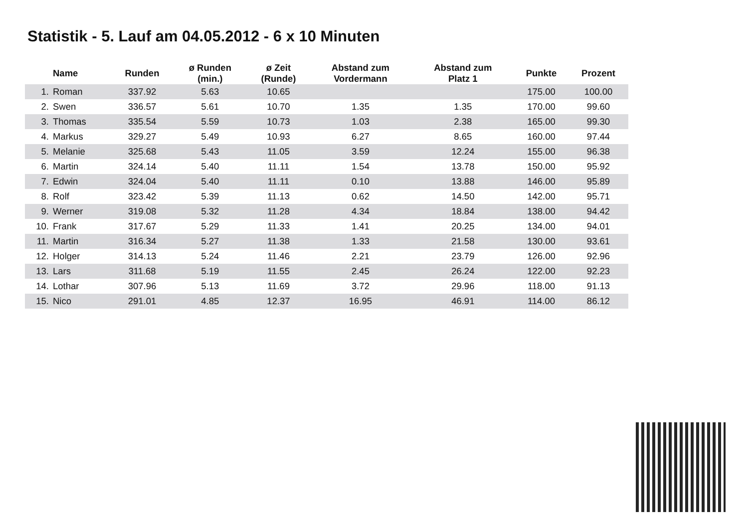Statistik - 5. Lauf am 04.05.2012 - 6 x 10 Minuten
| | Name | Runden | ø Runden (min.) | ø Zeit (Runde) | Abstand zum Vordermann | Abstand zum Platz 1 | Punkte | Prozent |
| --- | --- | --- | --- | --- | --- | --- | --- | --- |
| 1. | Roman | 337.92 | 5.63 | 10.65 | | | 175.00 | 100.00 |
| 2. | Swen | 336.57 | 5.61 | 10.70 | 1.35 | 1.35 | 170.00 | 99.60 |
| 3. | Thomas | 335.54 | 5.59 | 10.73 | 1.03 | 2.38 | 165.00 | 99.30 |
| 4. | Markus | 329.27 | 5.49 | 10.93 | 6.27 | 8.65 | 160.00 | 97.44 |
| 5. | Melanie | 325.68 | 5.43 | 11.05 | 3.59 | 12.24 | 155.00 | 96.38 |
| 6. | Martin | 324.14 | 5.40 | 11.11 | 1.54 | 13.78 | 150.00 | 95.92 |
| 7. | Edwin | 324.04 | 5.40 | 11.11 | 0.10 | 13.88 | 146.00 | 95.89 |
| 8. | Rolf | 323.42 | 5.39 | 11.13 | 0.62 | 14.50 | 142.00 | 95.71 |
| 9. | Werner | 319.08 | 5.32 | 11.28 | 4.34 | 18.84 | 138.00 | 94.42 |
| 10. | Frank | 317.67 | 5.29 | 11.33 | 1.41 | 20.25 | 134.00 | 94.01 |
| 11. | Martin | 316.34 | 5.27 | 11.38 | 1.33 | 21.58 | 130.00 | 93.61 |
| 12. | Holger | 314.13 | 5.24 | 11.46 | 2.21 | 23.79 | 126.00 | 92.96 |
| 13. | Lars | 311.68 | 5.19 | 11.55 | 2.45 | 26.24 | 122.00 | 92.23 |
| 14. | Lothar | 307.96 | 5.13 | 11.69 | 3.72 | 29.96 | 118.00 | 91.13 |
| 15. | Nico | 291.01 | 4.85 | 12.37 | 16.95 | 46.91 | 114.00 | 86.12 |